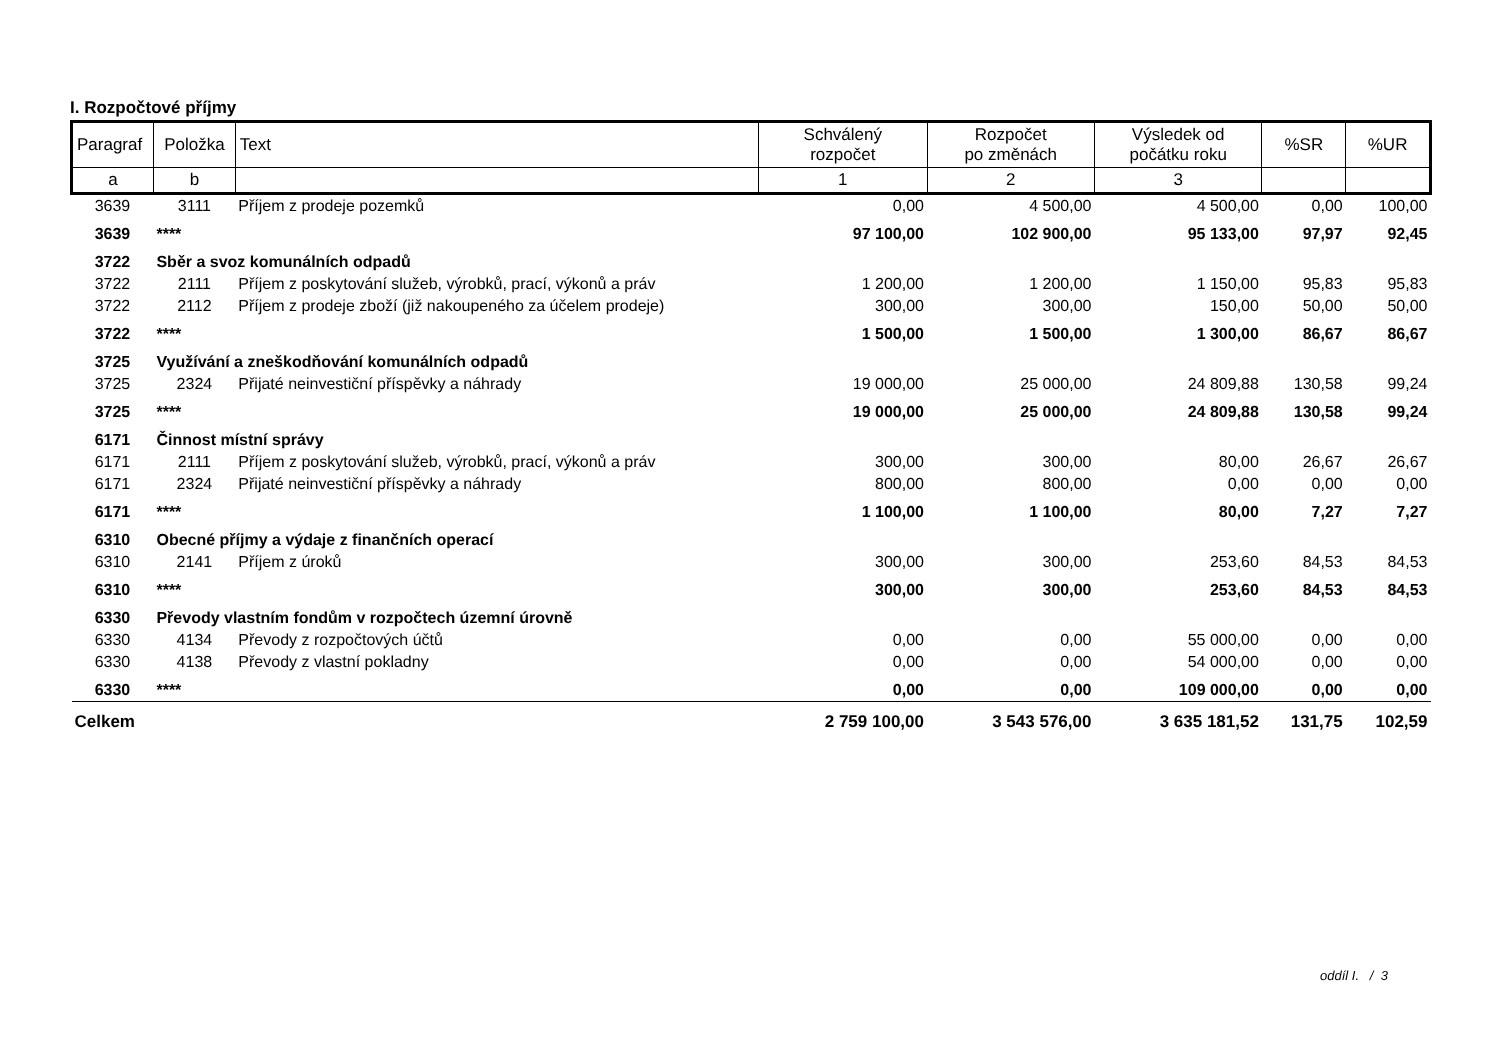I. Rozpočtové příjmy
| Paragraf | Položka | Text | Schválený rozpočet | Rozpočet po změnách | Výsledek od počátku roku | %SR | %UR |
| --- | --- | --- | --- | --- | --- | --- | --- |
| a | b | | 1 | 2 | 3 | | |
| 3639 | 3111 | Příjem z prodeje pozemků | 0,00 | 4 500,00 | 4 500,00 | 0,00 | 100,00 |
| 3639 | **** | | 97 100,00 | 102 900,00 | 95 133,00 | 97,97 | 92,45 |
| 3722 | Sběr a svoz komunálních odpadů | | | | | | |
| 3722 | 2111 | Příjem z poskytování služeb, výrobků, prací, výkonů a práv | 1 200,00 | 1 200,00 | 1 150,00 | 95,83 | 95,83 |
| 3722 | 2112 | Příjem z prodeje zboží (již nakoupeného za účelem prodeje) | 300,00 | 300,00 | 150,00 | 50,00 | 50,00 |
| 3722 | **** | | 1 500,00 | 1 500,00 | 1 300,00 | 86,67 | 86,67 |
| 3725 | Využívání a zneškodňování komunálních odpadů | | | | | | |
| 3725 | 2324 | Přijaté neinvestiční příspěvky a náhrady | 19 000,00 | 25 000,00 | 24 809,88 | 130,58 | 99,24 |
| 3725 | **** | | 19 000,00 | 25 000,00 | 24 809,88 | 130,58 | 99,24 |
| 6171 | Činnost místní správy | | | | | | |
| 6171 | 2111 | Příjem z poskytování služeb, výrobků, prací, výkonů a práv | 300,00 | 300,00 | 80,00 | 26,67 | 26,67 |
| 6171 | 2324 | Přijaté neinvestiční příspěvky a náhrady | 800,00 | 800,00 | 0,00 | 0,00 | 0,00 |
| 6171 | **** | | 1 100,00 | 1 100,00 | 80,00 | 7,27 | 7,27 |
| 6310 | Obecné příjmy a výdaje z finančních operací | | | | | | |
| 6310 | 2141 | Příjem z úroků | 300,00 | 300,00 | 253,60 | 84,53 | 84,53 |
| 6310 | **** | | 300,00 | 300,00 | 253,60 | 84,53 | 84,53 |
| 6330 | Převody vlastním fondům v rozpočtech územní úrovně | | | | | | |
| 6330 | 4134 | Převody z rozpočtových účtů | 0,00 | 0,00 | 55 000,00 | 0,00 | 0,00 |
| 6330 | 4138 | Převody z vlastní pokladny | 0,00 | 0,00 | 54 000,00 | 0,00 | 0,00 |
| 6330 | **** | | 0,00 | 0,00 | 109 000,00 | 0,00 | 0,00 |
| Celkem | | | 2 759 100,00 | 3 543 576,00 | 3 635 181,52 | 131,75 | 102,59 |
oddíl I. / 3